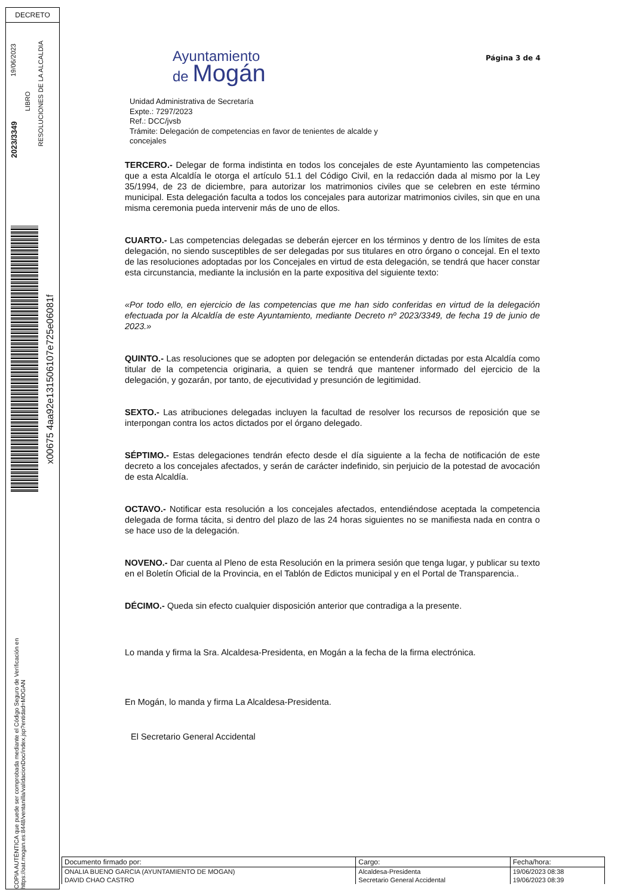DECRETO
19/06/2023
2023/3349
LIBRO
RESOLUCIONES DE LA ALCALDIA
x00675 4aa92e131506107e725e06081f
COPIA AUTÉNTICA que puede ser comprobada mediante el Código Seguro de Verificación en https://oat.mogan.es:8448/ventanilla/validacionDoc/index.jsp?entidad=MOGAN
Página 3 de 4
Ayuntamiento
de Mogán
Unidad Administrativa de Secretaría
Expte.: 7297/2023
Ref.: DCC/jvsb
Trámite: Delegación de competencias en favor de tenientes de alcalde y
concejales
TERCERO.- Delegar de forma indistinta en todos los concejales de este Ayuntamiento las competencias que a esta Alcaldía le otorga el artículo 51.1 del Código Civil, en la redacción dada al mismo por la Ley 35/1994, de 23 de diciembre, para autorizar los matrimonios civiles que se celebren en este término municipal. Esta delegación faculta a todos los concejales para autorizar matrimonios civiles, sin que en una misma ceremonia pueda intervenir más de uno de ellos.
CUARTO.- Las competencias delegadas se deberán ejercer en los términos y dentro de los límites de esta delegación, no siendo susceptibles de ser delegadas por sus titulares en otro órgano o concejal. En el texto de las resoluciones adoptadas por los Concejales en virtud de esta delegación, se tendrá que hacer constar esta circunstancia, mediante la inclusión en la parte expositiva del siguiente texto:
«Por todo ello, en ejercicio de las competencias que me han sido conferidas en virtud de la delegación efectuada por la Alcaldía de este Ayuntamiento, mediante Decreto nº 2023/3349, de fecha 19 de junio de 2023.»
QUINTO.- Las resoluciones que se adopten por delegación se entenderán dictadas por esta Alcaldía como titular de la competencia originaria, a quien se tendrá que mantener informado del ejercicio de la delegación, y gozarán, por tanto, de ejecutividad y presunción de legitimidad.
SEXTO.- Las atribuciones delegadas incluyen la facultad de resolver los recursos de reposición que se interpongan contra los actos dictados por el órgano delegado.
SÉPTIMO.- Estas delegaciones tendrán efecto desde el día siguiente a la fecha de notificación de este decreto a los concejales afectados, y serán de carácter indefinido, sin perjuicio de la potestad de avocación de esta Alcaldía.
OCTAVO.- Notificar esta resolución a los concejales afectados, entendiéndose aceptada la competencia delegada de forma tácita, si dentro del plazo de las 24 horas siguientes no se manifiesta nada en contra o se hace uso de la delegación.
NOVENO.- Dar cuenta al Pleno de esta Resolución en la primera sesión que tenga lugar, y publicar su texto en el Boletín Oficial de la Provincia, en el Tablón de Edictos municipal y en el Portal de Transparencia..
DÉCIMO.- Queda sin efecto cualquier disposición anterior que contradiga a la presente.
Lo manda y firma la Sra. Alcaldesa-Presidenta, en Mogán a la fecha de la firma electrónica.
En Mogán, lo manda y firma La Alcaldesa-Presidenta.
El Secretario General Accidental
| Documento firmado por: | Cargo: | Fecha/hora: |
| --- | --- | --- |
| ONALIA BUENO GARCIA (AYUNTAMIENTO DE MOGAN) | Alcaldesa-Presidenta | 19/06/2023 08:38 |
| DAVID CHAO CASTRO | Secretario General Accidental | 19/06/2023 08:39 |